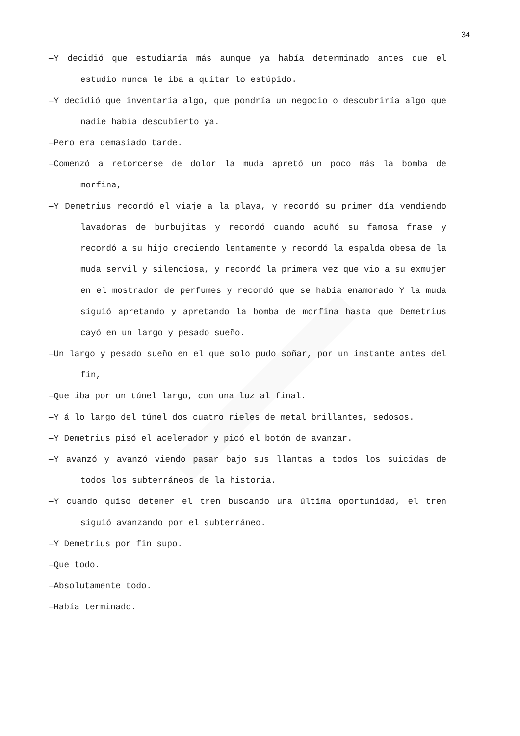34
—Y decidió que estudiaría más aunque ya había determinado antes que el estudio nunca le iba a quitar lo estúpido.
—Y decidió que inventaría algo, que pondría un negocio o descubriría algo que nadie había descubierto ya.
—Pero era demasiado tarde.
—Comenzó a retorcerse de dolor la muda apretó un poco más la bomba de morfina,
—Y Demetrius recordó el viaje a la playa, y recordó su primer día vendiendo lavadoras de burbujitas y recordó cuando acuñó su famosa frase y recordó a su hijo creciendo lentamente y recordó la espalda obesa de la muda servil y silenciosa, y recordó la primera vez que vio a su exmujer en el mostrador de perfumes y recordó que se había enamorado Y la muda siguió apretando y apretando la bomba de morfina hasta que Demetrius cayó en un largo y pesado sueño.
—Un largo y pesado sueño en el que solo pudo soñar, por un instante antes del fin,
—Que iba por un túnel largo, con una luz al final.
—Y á lo largo del túnel dos cuatro rieles de metal brillantes, sedosos.
—Y Demetrius pisó el acelerador y picó el botón de avanzar.
—Y avanzó y avanzó viendo pasar bajo sus llantas a todos los suicidas de todos los subterráneos de la historia.
—Y cuando quiso detener el tren buscando una última oportunidad, el tren siguió avanzando por el subterráneo.
—Y Demetrius por fin supo.
—Que todo.
—Absolutamente todo.
—Había terminado.